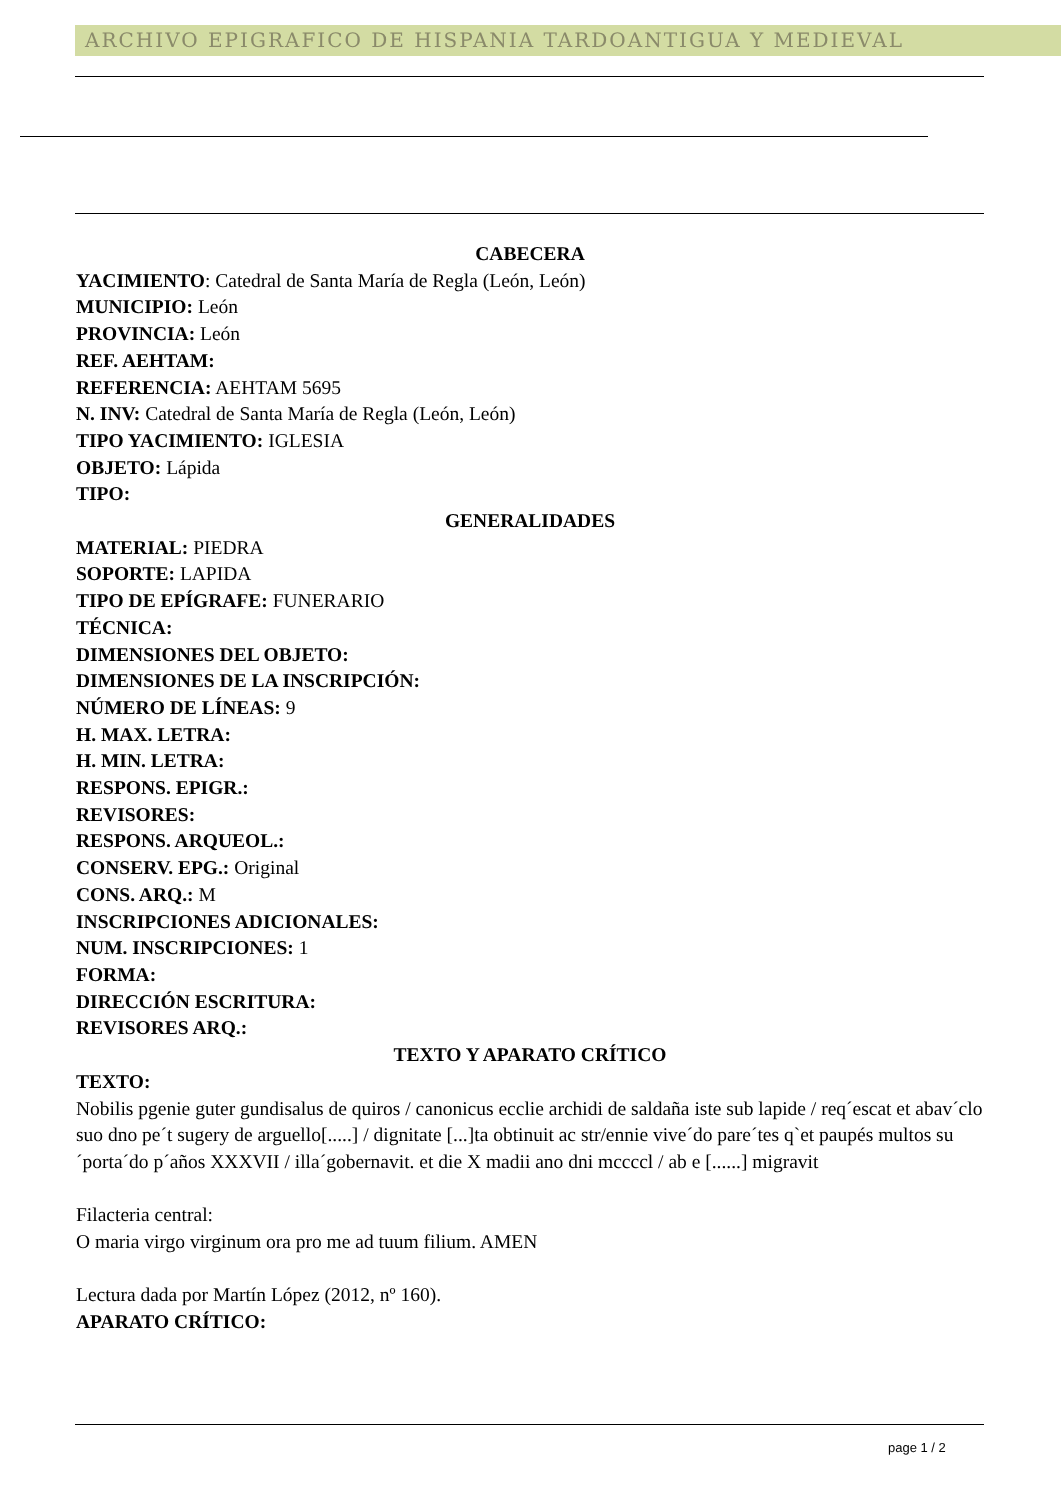ARCHIVO EPIGRAFICO DE HISPANIA TARDOANTIGUA Y MEDIEVAL
CABECERA
YACIMIENTO: Catedral de Santa María de Regla (León, León)
MUNICIPIO: León
PROVINCIA: León
REF. AEHTAM:
REFERENCIA: AEHTAM 5695
N. INV: Catedral de Santa María de Regla (León, León)
TIPO YACIMIENTO: IGLESIA
OBJETO: Lápida
TIPO:
GENERALIDADES
MATERIAL: PIEDRA
SOPORTE: LAPIDA
TIPO DE EPÍGRAFE: FUNERARIO
TÉCNICA:
DIMENSIONES DEL OBJETO:
DIMENSIONES DE LA INSCRIPCIÓN:
NÚMERO DE LÍNEAS: 9
H. MAX. LETRA:
H. MIN. LETRA:
RESPONS. EPIGR.:
REVISORES:
RESPONS. ARQUEOL.:
CONSERV. EPG.: Original
CONS. ARQ.: M
INSCRIPCIONES ADICIONALES:
NUM. INSCRIPCIONES: 1
FORMA:
DIRECCIÓN ESCRITURA:
REVISORES ARQ.:
TEXTO Y APARATO CRÍTICO
TEXTO:
Nobilis pgenie guter gundisalus de quiros / canonicus ecclie archidi de saldaña iste sub lapide / req´escat et abav´clo suo dno pe´t sugery de arguello[.....] / dignitate [...]ta obtinuit ac str/ennie vive´do pare´tes q`et paupés multos su´porta´do p´años XXXVII / illa´gobernavit. et die X madii ano dni mccccl / ab e [......] migravit
Filacteria central:
O maria virgo virginum ora pro me ad tuum filium. AMEN
Lectura dada por Martín López (2012, nº 160).
APARATO CRÍTICO:
page 1 / 2